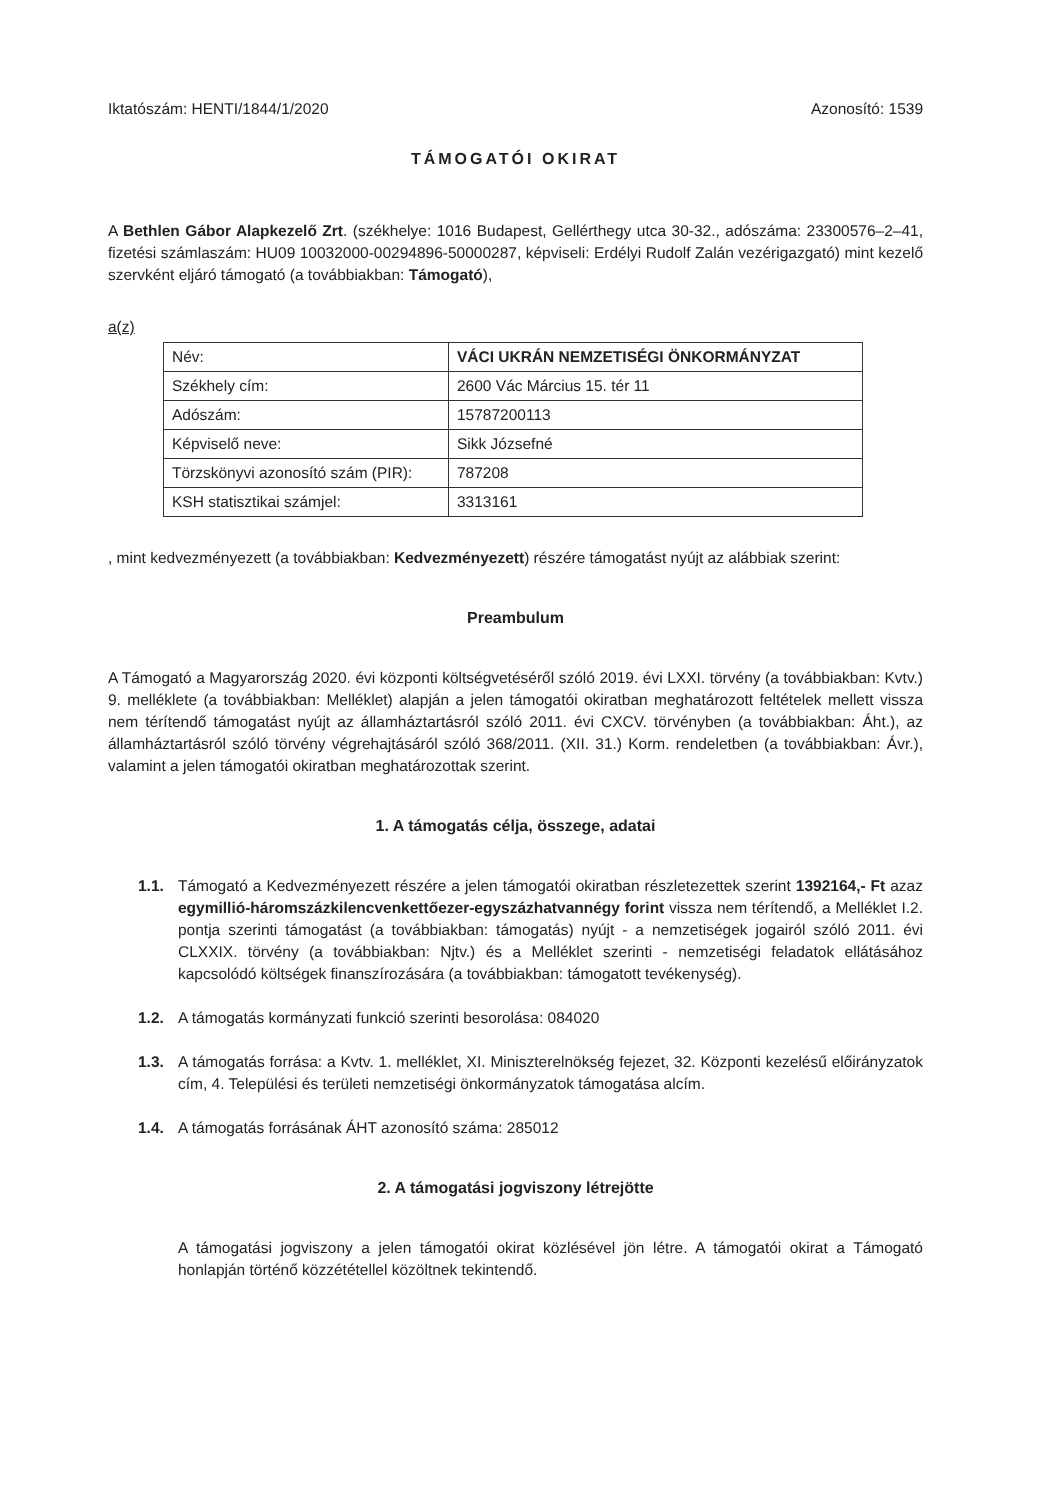Iktatószám: HENTI/1844/1/2020 Azonosító: 1539
TÁMOGATÓI OKIRAT
A Bethlen Gábor Alapkezelő Zrt. (székhelye: 1016 Budapest, Gellérthegy utca 30-32., adószáma: 23300576–2–41, fizetési számlaszám: HU09 10032000-00294896-50000287, képviseli: Erdélyi Rudolf Zalán vezérigazgató) mint kezelő szervként eljáró támogató (a továbbiakban: Támogató),
a(z)
| Név: | VÁCI UKRÁN NEMZETISÉGI ÖNKORMÁNYZAT |
| Székhely cím: | 2600 Vác Március 15. tér 11 |
| Adószám: | 15787200113 |
| Képviselő neve: | Sikk Józsefné |
| Törzskönyvi azonosító szám (PIR): | 787208 |
| KSH statisztikai számjel: | 3313161 |
, mint kedvezményezett (a továbbiakban: Kedvezményezett) részére támogatást nyújt az alábbiak szerint:
Preambulum
A Támogató a Magyarország 2020. évi központi költségvetéséről szóló 2019. évi LXXI. törvény (a továbbiakban: Kvtv.) 9. melléklete (a továbbiakban: Melléklet) alapján a jelen támogatói okiratban meghatározott feltételek mellett vissza nem térítendő támogatást nyújt az államháztartásról szóló 2011. évi CXCV. törvényben (a továbbiakban: Áht.), az államháztartásról szóló törvény végrehajtásáról szóló 368/2011. (XII. 31.) Korm. rendeletben (a továbbiakban: Ávr.), valamint a jelen támogatói okiratban meghatározottak szerint.
1. A támogatás célja, összege, adatai
1.1. Támogató a Kedvezményezett részére a jelen támogatói okiratban részletezettek szerint 1392164,- Ft azaz egymillió-háromszázkilencvenkettőezer-egyszázhatvannégy forint vissza nem térítendő, a Melléklet I.2. pontja szerinti támogatást (a továbbiakban: támogatás) nyújt - a nemzetiségek jogairól szóló 2011. évi CLXXIX. törvény (a továbbiakban: Njtv.) és a Melléklet szerinti - nemzetiségi feladatok ellátásához kapcsolódó költségek finanszírozására (a továbbiakban: támogatott tevékenység).
1.2. A támogatás kormányzati funkció szerinti besorolása: 084020
1.3. A támogatás forrása: a Kvtv. 1. melléklet, XI. Miniszterelnökség fejezet, 32. Központi kezelésű előirányzatok cím, 4. Települési és területi nemzetiségi önkormányzatok támogatása alcím.
1.4. A támogatás forrásának ÁHT azonosító száma: 285012
2. A támogatási jogviszony létrejötte
A támogatási jogviszony a jelen támogatói okirat közlésével jön létre. A támogatói okirat a Támogató honlapján történő közzététellel közöltnek tekintendő.